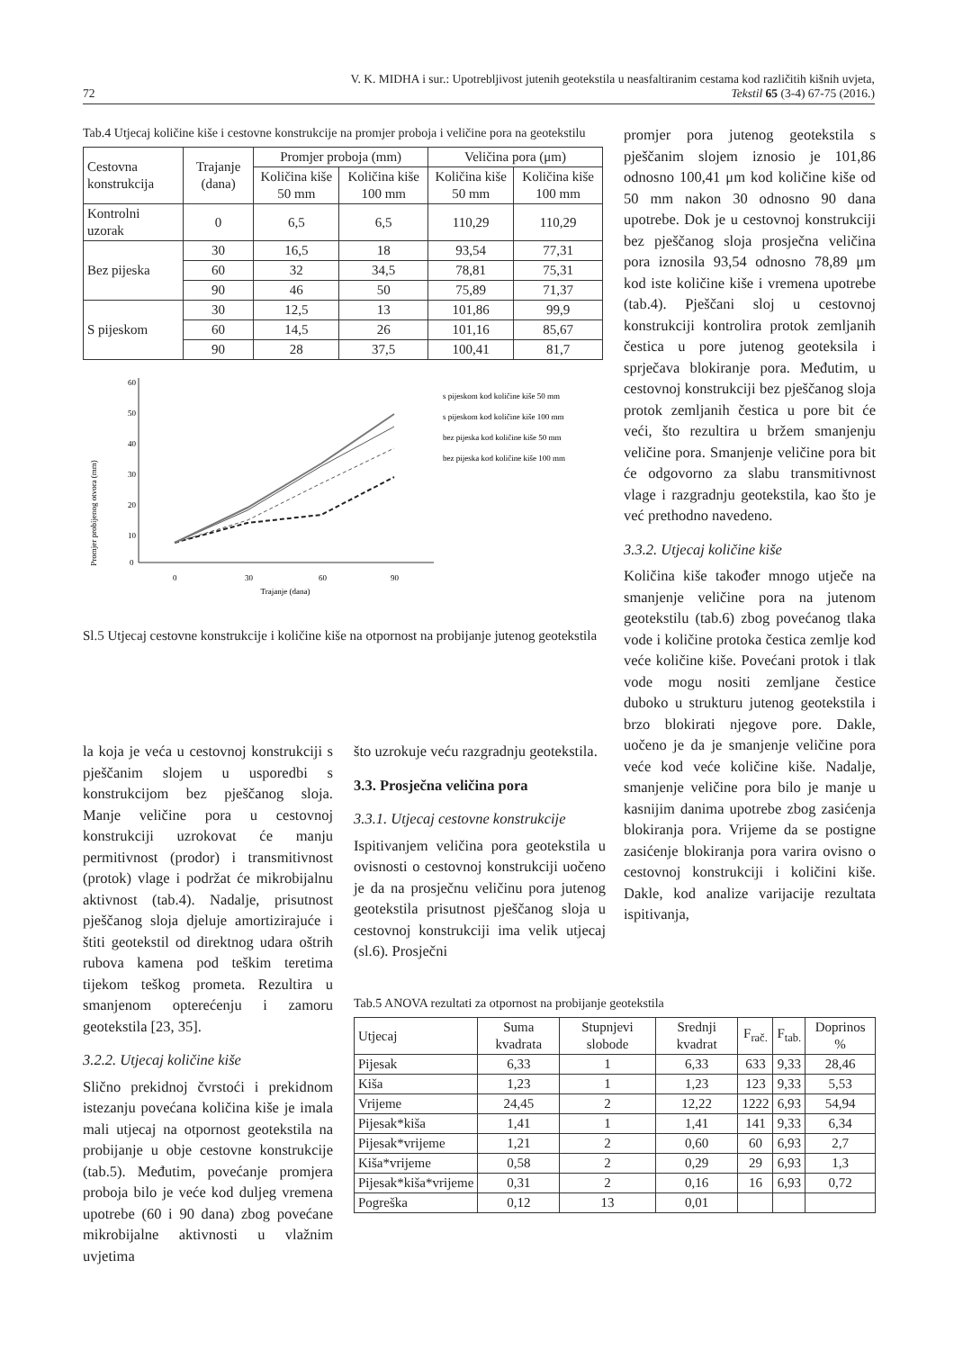V. K. MIDHA i sur.: Upotrebljivost jutenih geotekstila u neasfaltiranim cestama kod različitih kišnih uvjeta,
72 Tekstil 65 (3-4) 67-75 (2016.)
Tab.4 Utjecaj količine kiše i cestovne konstrukcije na promjer proboja i veličine pora na geotekstilu
| Cestovna konstrukcija | Trajanje (dana) | Promjer proboja (mm) | | Veličina pora (μm) | |
| | | Količina kiše 50 mm | Količina kiše 100 mm | Količina kiše 50 mm | Količina kiše 100 mm |
| Kontrolni uzorak | 0 | 6,5 | 6,5 | 110,29 | 110,29 |
| Bez pijeska | 30 | 16,5 | 18 | 93,54 | 77,31 |
| | 60 | 32 | 34,5 | 78,81 | 75,31 |
| | 90 | 46 | 50 | 75,89 | 71,37 |
| S pijeskom | 30 | 12,5 | 13 | 101,86 | 99,9 |
| | 60 | 14,5 | 26 | 101,16 | 85,67 |
| | 90 | 28 | 37,5 | 100,41 | 81,7 |
Promjer probijenog otvora (mm)
60
50
40
30
20
10
0
0
30
60
90
Trajanje (dana)
s pijeskom kod količine kiše 50 mm
s pijeskom kod količine kiše 100 mm
bez pijeska kod količine kiše 50 mm
bez pijeska kod količine kiše 100 mm
Sl.5 Utjecaj cestovne konstrukcije i količine kiše na otpornost na probijanje jutenog geotekstila
promjer pora jutenog geotekstila s pješčanim slojem iznosio je 101,86 odnosno 100,41 μm kod količine kiše od 50 mm nakon 30 odnosno 90 dana upotrebe. Dok je u cestovnoj konstrukciji bez pješčanog sloja prosječna veličina pora iznosila 93,54 odnosno 78,89 μm kod iste količine kiše i vremena upotrebe (tab.4). Pješčani sloj u cestovnoj konstrukciji kontrolira protok zemljanih čestica u pore jutenog geoteksila i sprječava blokiranje pora. Međutim, u cestovnoj konstrukciji bez pješčanog sloja protok zemljanih čestica u pore bit će veći, što rezultira u bržem smanjenju veličine pora. Smanjenje veličine pora bit će odgovorno za slabu transmitivnost vlage i razgradnju geotekstila, kao što je već prethodno navedeno.
3.3.2. Utjecaj količine kiše
Količina kiše također mnogo utječe na smanjenje veličine pora na jutenom geotekstilu (tab.6) zbog povećanog tlaka vode i količine protoka čestica zemlje kod veće količine kiše. Povećani protok i tlak vode mogu nositi zemljane čestice duboko u strukturu jutenog geotekstila i brzo blokirati njegove pore. Dakle, uočeno je da je smanjenje veličine pora veće kod veće količine kiše. Nadalje, smanjenje veličine pora bilo je manje u kasnijim danima upotrebe zbog zasićenja blokiranja pora. Vrijeme da se postigne zasićenje blokiranja pora varira ovisno o cestovnoj konstrukciji i količini kiše. Dakle, kod analize varijacije rezultata ispitivanja,
la koja je veća u cestovnoj konstrukciji s pješčanim slojem u usporedbi s konstrukcijom bez pješčanog sloja. Manje veličine pora u cestovnoj konstrukciji uzrokovat će manju permitivnost (prodor) i transmitivnost (protok) vlage i podržat će mikrobijalnu aktivnost (tab.4). Nadalje, prisutnost pješčanog sloja djeluje amortizirajuće i štiti geotekstil od direktnog udara oštrih rubova kamena pod teškim teretima tijekom teškog prometa. Rezultira u smanjenom opterećenju i zamoru geotekstila [23, 35].
3.2.2. Utjecaj količine kiše
Slično prekidnoj čvrstoći i prekidnom istezanju povećana količina kiše je imala mali utjecaj na otpornost geotekstila na probijanje u obje cestovne konstrukcije (tab.5). Međutim, povećanje promjera proboja bilo je veće kod duljeg vremena upotrebe (60 i 90 dana) zbog povećane mikrobijalne aktivnosti u vlažnim uvjetima
što uzrokuje veću razgradnju geotekstila.
3.3. Prosječna veličina pora
3.3.1. Utjecaj cestovne konstrukcije
Ispitivanjem veličina pora geotekstila u ovisnosti o cestovnoj konstrukciji uočeno je da na prosječnu veličinu pora jutenog geotekstila prisutnost pješčanog sloja u cestovnoj konstrukciji ima velik utjecaj (sl.6). Prosječni
Tab.5 ANOVA rezultati za otpornost na probijanje geotekstila
| Utjecaj | Suma kvadrata | Stupnjevi slobode | Srednji kvadrat | F<sub>rač.</sub> | F<sub>tab.</sub> | Doprinos % |
| Pijesak | 6,33 | 1 | 6,33 | 633 | 9,33 | 28,46 |
| Kiša | 1,23 | 1 | 1,23 | 123 | 9,33 | 5,53 |
| Vrijeme | 24,45 | 2 | 12,22 | 1222 | 6,93 | 54,94 |
| Pijesak*kiša | 1,41 | 1 | 1,41 | 141 | 9,33 | 6,34 |
| Pijesak*vrijeme | 1,21 | 2 | 0,60 | 60 | 6,93 | 2,7 |
| Kiša*vrijeme | 0,58 | 2 | 0,29 | 29 | 6,93 | 1,3 |
| Pijesak*kiša*vrijeme | 0,31 | 2 | 0,16 | 16 | 6,93 | 0,72 |
| Pogreška | 0,12 | 13 | 0,01 | | | |